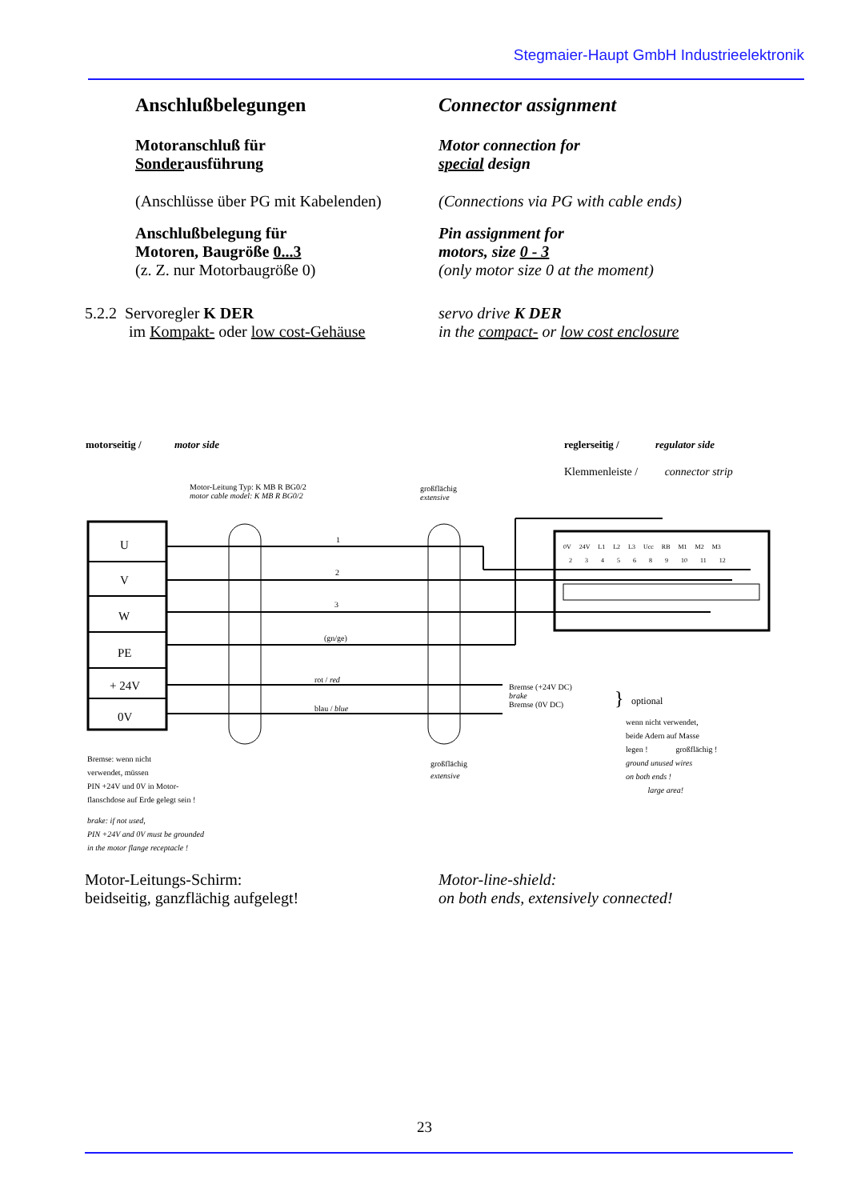Stegmaier-Haupt GmbH Industrieelektronik
Anschlußbelegungen Connector assignment
Motoranschluß für
Sonderausführung
Motor connection for
special design
(Anschlüsse über PG mit Kabelenden)
(Connections via PG with cable ends)
Anschlußbelegung für
Motoren, Baugröße 0...3
(z. Z. nur Motorbaugröße 0)
Pin assignment for
motors, size 0 - 3
(only motor size 0 at the moment)
5.2.2 Servoregler K DER
im Kompakt- oder low cost-Gehäuse
servo drive K DER
in the compact- or low cost enclosure
motorseitig / motor side reglerseitig / regulator side
Klemmenleiste / connector strip
Motor-Leitung Typ: K MB R BG0/2
motor cable model: K MB R BG0/2
großflächig
extensive
U
V
W
PE
+ 24V
0V
1
2
3
(gn/ge)
rot / red
blau / blue
0V 24V L1 L2 L3 Ucc RB M1 M2 M3
2 3 4 5 6 8 9 10 11 12
Bremse (+24V DC)
brake
Bremse (0V DC)
} optional
wenn nicht verwendet,
beide Adern auf Masse
legen ! großflächig !
ground unused wires
on both ends !
large area!
großflächig
extensive
Bremse: wenn nicht
verwendet, müssen
PIN +24V und 0V in Motor-
flanschdose auf Erde gelegt sein !
brake: if not used,
PIN +24V and 0V must be grounded
in the motor flange receptacle !
Motor-Leitungs-Schirm:
beidseitig, ganzflächig aufgelegt!
Motor-line-shield:
on both ends, extensively connected!
23